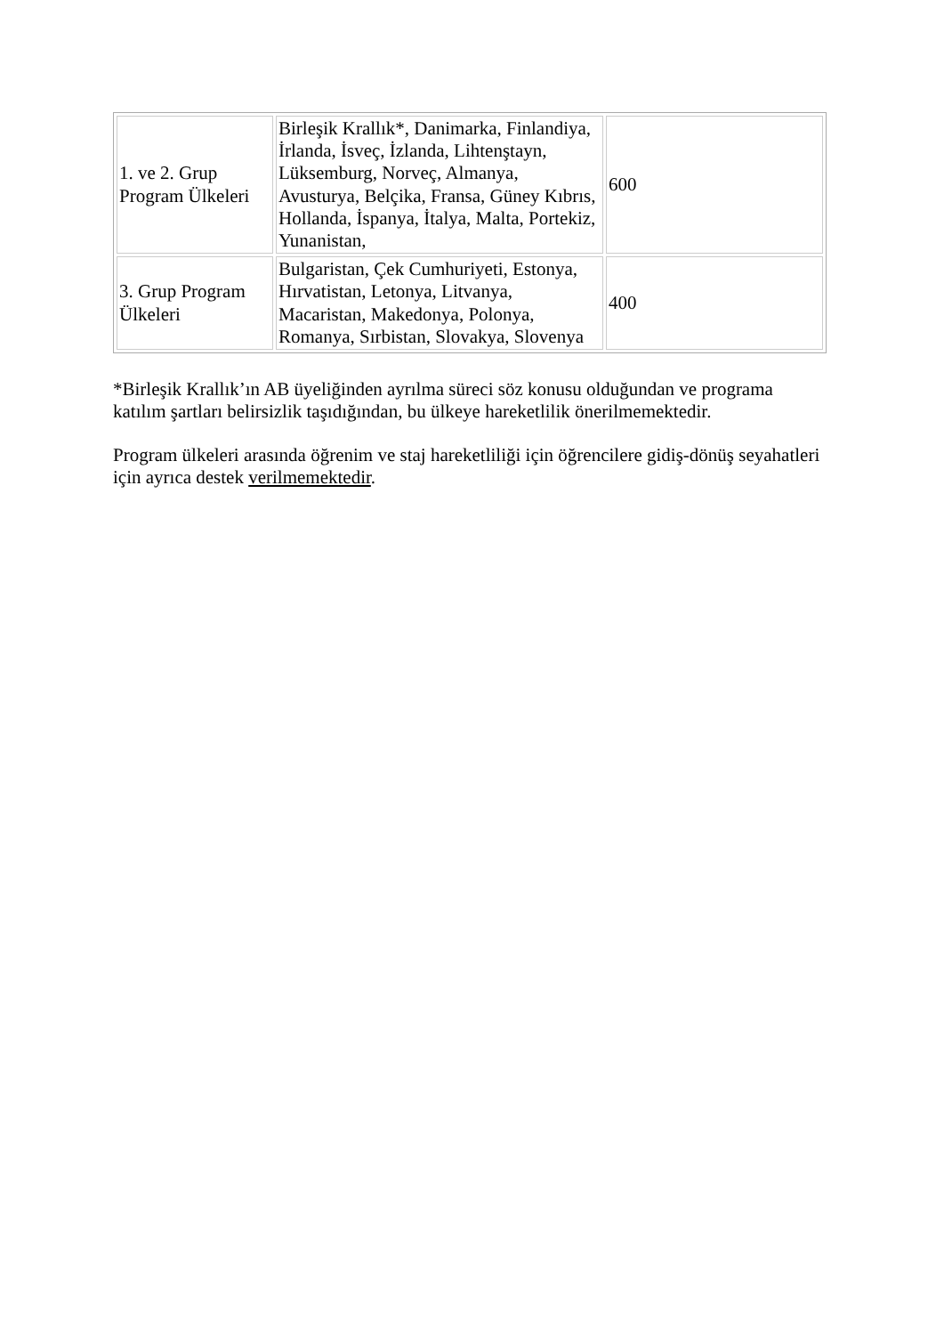| 1. ve 2. Grup Program Ülkeleri | Birleşik Krallık*, Danimarka, Finlandiya, İrlanda, İsveç, İzlanda, Lihtenştayn, Lüksemburg, Norveç, Almanya, Avusturya, Belçika, Fransa, Güney Kıbrıs, Hollanda, İspanya, İtalya, Malta, Portekiz, Yunanistan, | 600 |
| 3. Grup Program Ülkeleri | Bulgaristan, Çek Cumhuriyeti, Estonya, Hırvatistan, Letonya, Litvanya, Macaristan, Makedonya, Polonya, Romanya, Sırbistan, Slovakya, Slovenya | 400 |
*Birleşik Krallık’ın AB üyeliğinden ayrılma süreci söz konusu olduğundan ve programa katılım şartları belirsizlik taşıdığından, bu ülkeye hareketlilik önerilmemektedir.
Program ülkeleri arasında öğrenim ve staj hareketliliği için öğrencilere gidiş-dönüş seyahatleri için ayrıca destek verilmemektedir.